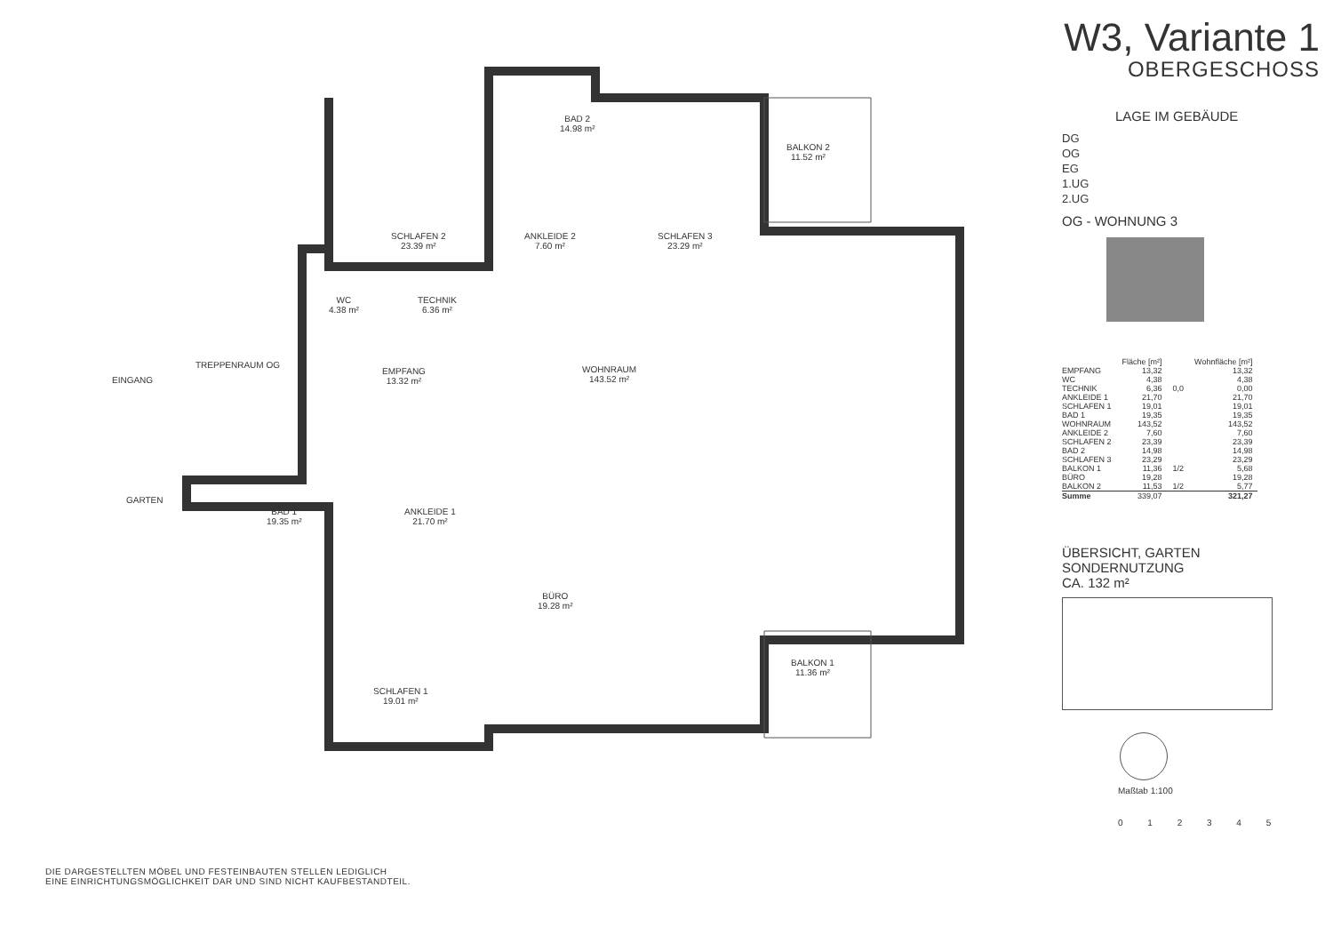SCHLAFEN 2
23.39 m²
BAD 2
14.98 m²
ANKLEIDE 2
7.60 m²
SCHLAFEN 3
23.29 m²
BALKON 2
11.52 m²
WC
4.38 m²
TECHNIK
6.36 m²
TREPPENRAUM OG
EINGANG
EMPFANG
13.32 m²
WOHNRAUM
143.52 m²
GARTEN
BAD 1
19.35 m²
ANKLEIDE 1
21.70 m²
BÜRO
19.28 m²
BALKON 1
11.36 m²
SCHLAFEN 1
19.01 m²
W3, Variante 1
OBERGESCHOSS
LAGE IM GEBÄUDE
DG
OG
EG
1.UG
2.UG
OG - WOHNUNG 3
| | Fläche [m²] | | Wohnfläche [m²] |
| --- | --- | --- | --- |
| EMPFANG | 13,32 | | 13,32 |
| WC | 4,38 | | 4,38 |
| TECHNIK | 6,36 | 0,0 | 0,00 |
| ANKLEIDE 1 | 21,70 | | 21,70 |
| SCHLAFEN 1 | 19,01 | | 19,01 |
| BAD 1 | 19,35 | | 19,35 |
| WOHNRAUM | 143,52 | | 143,52 |
| ANKLEIDE 2 | 7,60 | | 7,60 |
| SCHLAFEN 2 | 23,39 | | 23,39 |
| BAD 2 | 14,98 | | 14,98 |
| SCHLAFEN 3 | 23,29 | | 23,29 |
| BALKON 1 | 11,36 | 1/2 | 5,68 |
| BÜRO | 19,28 | | 19,28 |
| BALKON 2 | 11,53 | 1/2 | 5,77 |
| Summe | 339,07 | | 321,27 |
ÜBERSICHT, GARTEN SONDERNUTZUNG
CA. 132 m²
Maßtab 1:100
0 1 2 3 4 5
DIE DARGESTELLTEN MÖBEL UND FESTEINBAUTEN STELLEN LEDIGLICH
EINE EINRICHTUNGSMÖGLICHKEIT DAR UND SIND NICHT KAUFBESTANDTEIL.